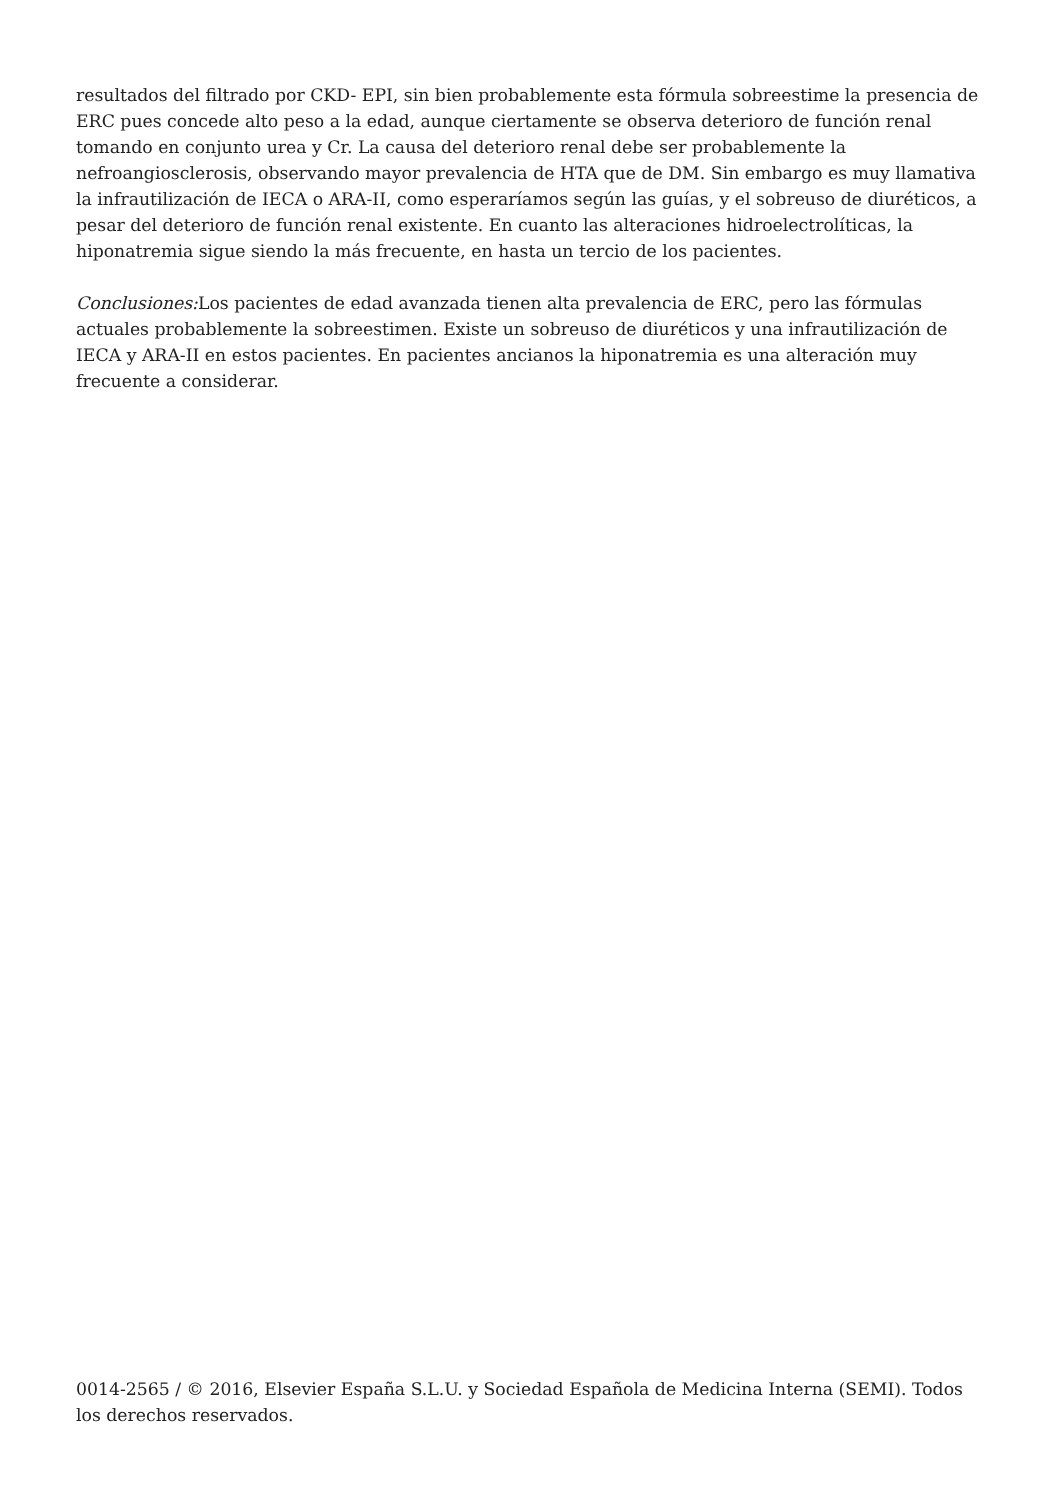resultados del filtrado por CKD- EPI, sin bien probablemente esta fórmula sobreestime la presencia de ERC pues concede alto peso a la edad, aunque ciertamente se observa deterioro de función renal tomando en conjunto urea y Cr. La causa del deterioro renal debe ser probablemente la nefroangiosclerosis, observando mayor prevalencia de HTA que de DM. Sin embargo es muy llamativa la infrautilización de IECA o ARA-II, como esperaríamos según las guías, y el sobreuso de diuréticos, a pesar del deterioro de función renal existente. En cuanto las alteraciones hidroelectrolíticas, la hiponatremia sigue siendo la más frecuente, en hasta un tercio de los pacientes.
Conclusiones: Los pacientes de edad avanzada tienen alta prevalencia de ERC, pero las fórmulas actuales probablemente la sobreestimen. Existe un sobreuso de diuréticos y una infrautilización de IECA y ARA-II en estos pacientes. En pacientes ancianos la hiponatremia es una alteración muy frecuente a considerar.
0014-2565 / © 2016, Elsevier España S.L.U. y Sociedad Española de Medicina Interna (SEMI). Todos los derechos reservados.